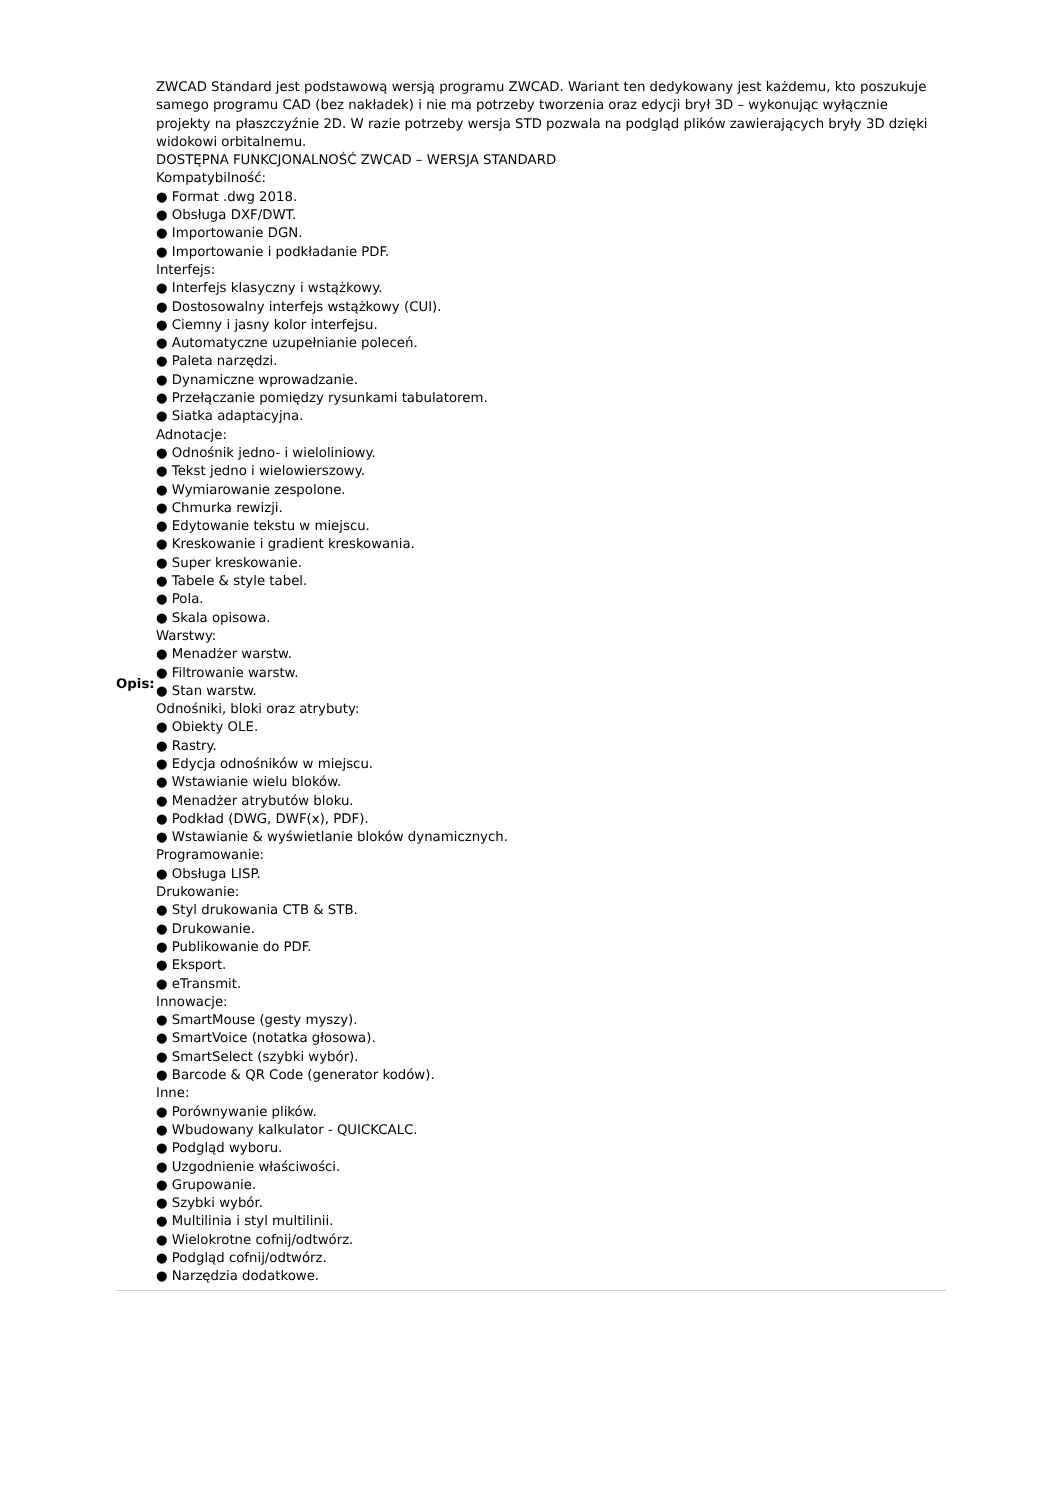| Opis: | ZWCAD Standard jest podstawową wersją programu ZWCAD. Wariant ten dedykowany jest każdemu, kto poszukuje samego programu CAD (bez nakładek) i nie ma potrzeby tworzenia oraz edycji brył 3D – wykonując wyłącznie projekty na płaszczyźnie 2D. W razie potrzeby wersja STD pozwala na podgląd plików zawierających bryły 3D dzięki widokowi orbitalnemu. DOSTĘPNA FUNKCJONALNOŚĆ ZWCAD – WERSJA STANDARD Kompatybilność: ● Format .dwg 2018. ● Obsługa DXF/DWT. ● Importowanie DGN. ● Importowanie i podkładanie PDF. Interfejs: ● Interfejs klasyczny i wstążkowy. ● Dostosowalny interfejs wstążkowy (CUI). ● Ciemny i jasny kolor interfejsu. ● Automatyczne uzupełnianie poleceń. ● Paleta narzędzi. ● Dynamiczne wprowadzanie. ● Przełączanie pomiędzy rysunkami tabulatorem. ● Siatka adaptacyjna. Adnotacje: ● Odnośnik jedno- i wieloliniowy. ● Tekst jedno i wielowierszowy. ● Wymiarowanie zespolone. ● Chmurka rewizji. ● Edytowanie tekstu w miejscu. ● Kreskowanie i gradient kreskowania. ● Super kreskowanie. ● Tabele & style tabel. ● Pola. ● Skala opisowa. Warstwy: ● Menadżer warstw. ● Filtrowanie warstw. ● Stan warstw. Odnośniki, bloki oraz atrybuty: ● Obiekty OLE. ● Rastry. ● Edycja odnośników w miejscu. ● Wstawianie wielu bloków. ● Menadżer atrybutów bloku. ● Podkład (DWG, DWF(x), PDF). ● Wstawianie & wyświetlanie bloków dynamicznych. Programowanie: ● Obsługa LISP. Drukowanie: ● Styl drukowania CTB & STB. ● Drukowanie. ● Publikowanie do PDF. ● Eksport. ● eTransmit. Innowacje: ● SmartMouse (gesty myszy). ● SmartVoice (notatka głosowa). ● SmartSelect (szybki wybór). ● Barcode & QR Code (generator kodów). Inne: ● Porównywanie plików. ● Wbudowany kalkulator - QUICKCALC. ● Podgląd wyboru. ● Uzgodnienie właściwości. ● Grupowanie. ● Szybki wybór. ● Multilinia i styl multilinii. ● Wielokrotne cofnij/odtwórz. ● Podgląd cofnij/odtwórz. ● Narzędzia dodatkowe. |